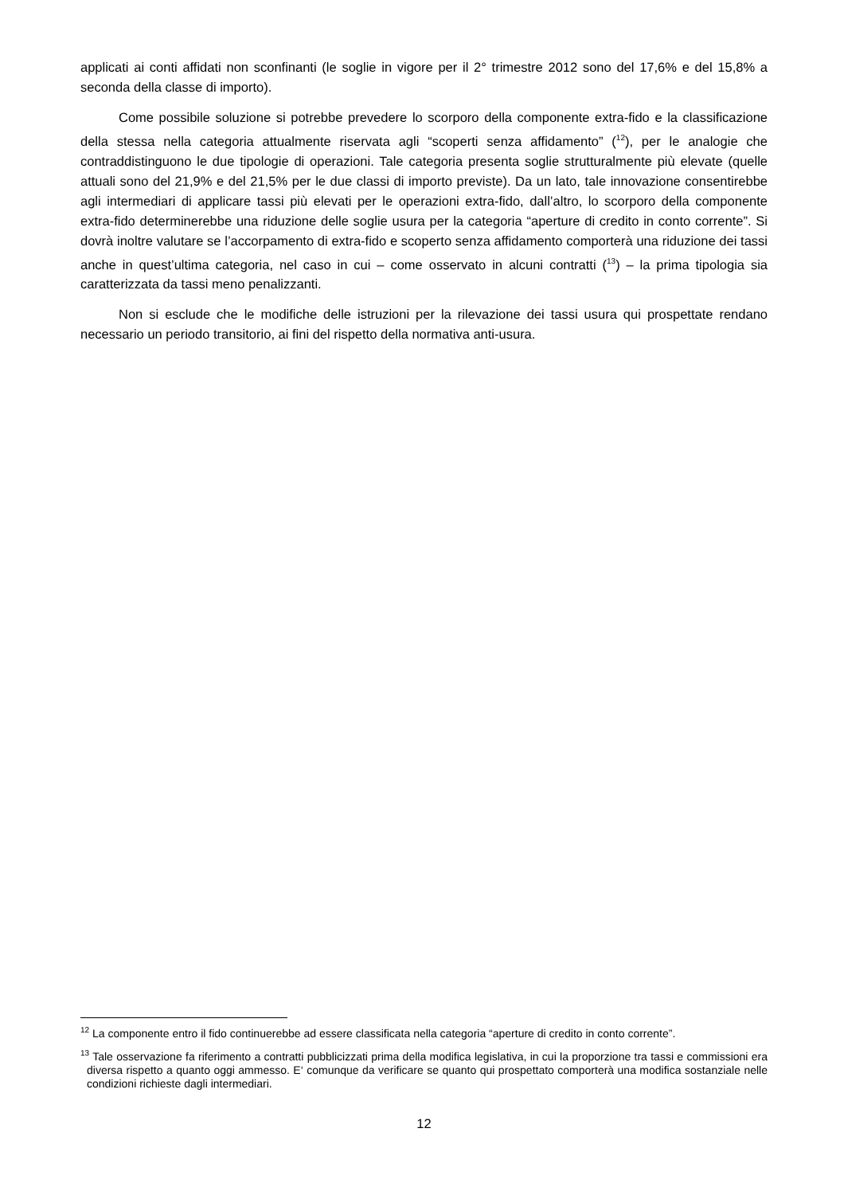applicati ai conti affidati non sconfinanti (le soglie in vigore per il 2° trimestre 2012 sono del 17,6% e del 15,8% a seconda della classe di importo).
Come possibile soluzione si potrebbe prevedere lo scorporo della componente extra-fido e la classificazione della stessa nella categoria attualmente riservata agli “scoperti senza affidamento” (<sup>12</sup>), per le analogie che contraddistinguono le due tipologie di operazioni. Tale categoria presenta soglie strutturalmente più elevate (quelle attuali sono del 21,9% e del 21,5% per le due classi di importo previste). Da un lato, tale innovazione consentirebbe agli intermediari di applicare tassi più elevati per le operazioni extra-fido, dall’altro, lo scorporo della componente extra-fido determinerebbe una riduzione delle soglie usura per la categoria “aperture di credito in conto corrente”. Si dovrà inoltre valutare se l’accorpamento di extra-fido e scoperto senza affidamento comporterà una riduzione dei tassi anche in quest’ultima categoria, nel caso in cui – come osservato in alcuni contratti (<sup>13</sup>) – la prima tipologia sia caratterizzata da tassi meno penalizzanti.
Non si esclude che le modifiche delle istruzioni per la rilevazione dei tassi usura qui prospettate rendano necessario un periodo transitorio, ai fini del rispetto della normativa anti-usura.
<sup>12</sup> La componente entro il fido continuerebbe ad essere classificata nella categoria “aperture di credito in conto corrente”.
<sup>13</sup> Tale osservazione fa riferimento a contratti pubblicizzati prima della modifica legislativa, in cui la proporzione tra tassi e commissioni era diversa rispetto a quanto oggi ammesso. E‘ comunque da verificare se quanto qui prospettato comporterà una modifica sostanziale nelle condizioni richieste dagli intermediari.
12